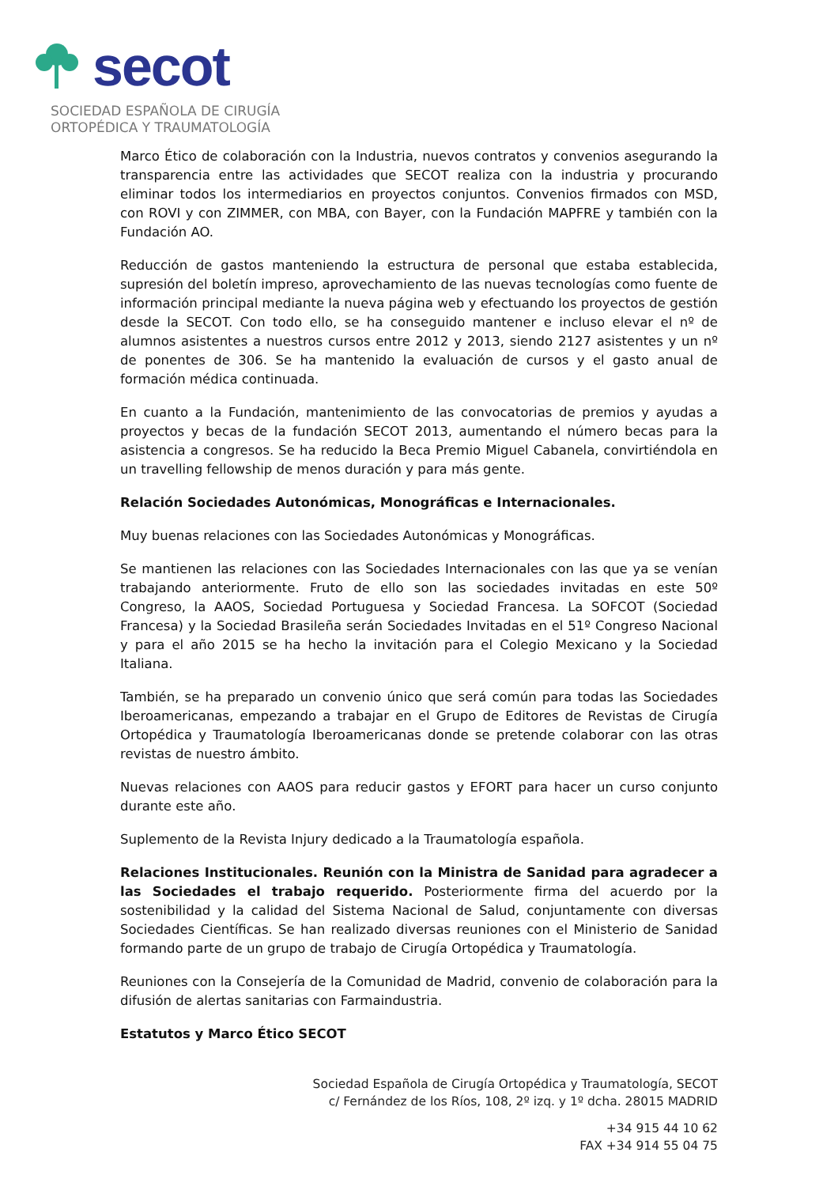secot
SOCIEDAD ESPAÑOLA DE CIRUGÍA
ORTOPÉDICA Y TRAUMATOLOGÍA
Marco Ético de colaboración con la Industria, nuevos contratos y convenios asegurando la transparencia entre las actividades que SECOT realiza con la industria y procurando eliminar todos los intermediarios en proyectos conjuntos. Convenios firmados con MSD, con ROVI y con ZIMMER, con MBA, con Bayer, con la Fundación MAPFRE y también con la Fundación AO.
Reducción de gastos manteniendo la estructura de personal que estaba establecida, supresión del boletín impreso, aprovechamiento de las nuevas tecnologías como fuente de información principal mediante la nueva página web y efectuando los proyectos de gestión desde la SECOT. Con todo ello, se ha conseguido mantener e incluso elevar el nº de alumnos asistentes a nuestros cursos entre 2012 y 2013, siendo 2127 asistentes y un nº de ponentes de 306. Se ha mantenido la evaluación de cursos y el gasto anual de formación médica continuada.
En cuanto a la Fundación, mantenimiento de las convocatorias de premios y ayudas a proyectos y becas de la fundación SECOT 2013, aumentando el número becas para la asistencia a congresos. Se ha reducido la Beca Premio Miguel Cabanela, convirtiéndola en un travelling fellowship de menos duración y para más gente.
Relación Sociedades Autonómicas, Monográficas e Internacionales.
Muy buenas relaciones con las Sociedades Autonómicas y Monográficas.
Se mantienen las relaciones con las Sociedades Internacionales con las que ya se venían trabajando anteriormente. Fruto de ello son las sociedades invitadas en este 50º Congreso, la AAOS, Sociedad Portuguesa y Sociedad Francesa. La SOFCOT (Sociedad Francesa) y la Sociedad Brasileña serán Sociedades Invitadas en el 51º Congreso Nacional y para el año 2015 se ha hecho la invitación para el Colegio Mexicano y la Sociedad Italiana.
También, se ha preparado un convenio único que será común para todas las Sociedades Iberoamericanas, empezando a trabajar en el Grupo de Editores de Revistas de Cirugía Ortopédica y Traumatología Iberoamericanas donde se pretende colaborar con las otras revistas de nuestro ámbito.
Nuevas relaciones con AAOS para reducir gastos y EFORT para hacer un curso conjunto durante este año.
Suplemento de la Revista Injury dedicado a la Traumatología española.
Relaciones Institucionales. Reunión con la Ministra de Sanidad para agradecer a las Sociedades el trabajo requerido. Posteriormente firma del acuerdo por la sostenibilidad y la calidad del Sistema Nacional de Salud, conjuntamente con diversas Sociedades Científicas. Se han realizado diversas reuniones con el Ministerio de Sanidad formando parte de un grupo de trabajo de Cirugía Ortopédica y Traumatología.
Reuniones con la Consejería de la Comunidad de Madrid, convenio de colaboración para la difusión de alertas sanitarias con Farmaindustria.
Estatutos y Marco Ético SECOT
Sociedad Española de Cirugía Ortopédica y Traumatología, SECOT
c/ Fernández de los Ríos, 108, 2º izq. y 1º dcha. 28015 MADRID
+34 915 44 10 62
FAX +34 914 55 04 75